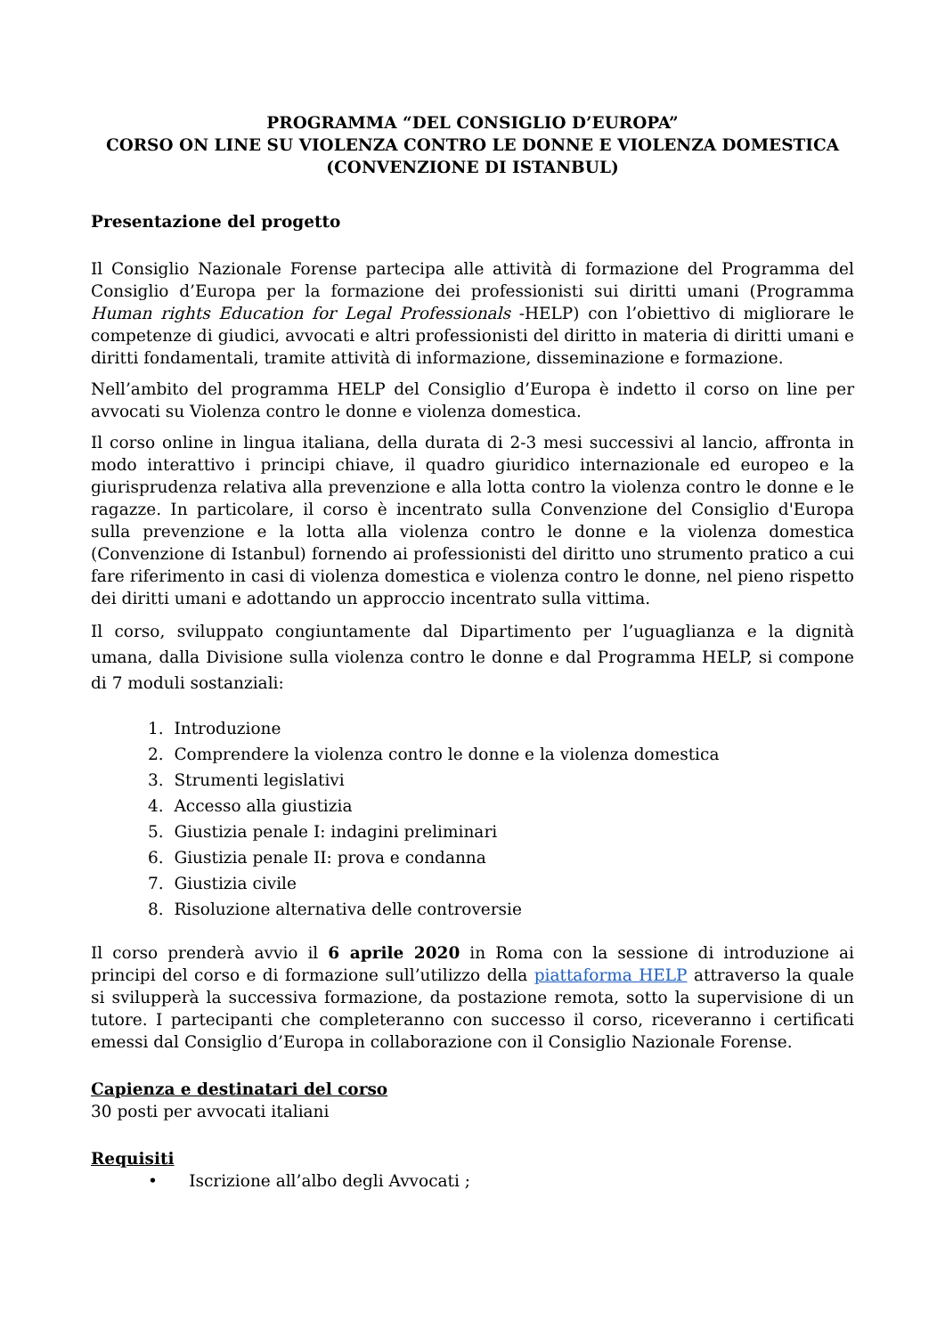PROGRAMMA “DEL CONSIGLIO D’EUROPA”
CORSO ON LINE SU VIOLENZA CONTRO LE DONNE E VIOLENZA DOMESTICA (CONVENZIONE DI ISTANBUL)
Presentazione del progetto
Il Consiglio Nazionale Forense partecipa alle attività di formazione del Programma del Consiglio d’Europa per la formazione dei professionisti sui diritti umani (Programma Human rights Education for Legal Professionals -HELP) con l’obiettivo di migliorare le competenze di giudici, avvocati e altri professionisti del diritto in materia di diritti umani e diritti fondamentali, tramite attività di informazione, disseminazione e formazione.
Nell’ambito del programma HELP del Consiglio d’Europa è indetto il corso on line per avvocati su Violenza contro le donne e violenza domestica.
Il corso online in lingua italiana, della durata di 2-3 mesi successivi al lancio, affronta in modo interattivo i principi chiave, il quadro giuridico internazionale ed europeo e la giurisprudenza relativa alla prevenzione e alla lotta contro la violenza contro le donne e le ragazze. In particolare, il corso è incentrato sulla Convenzione del Consiglio d'Europa sulla prevenzione e la lotta alla violenza contro le donne e la violenza domestica (Convenzione di Istanbul) fornendo ai professionisti del diritto uno strumento pratico a cui fare riferimento in casi di violenza domestica e violenza contro le donne, nel pieno rispetto dei diritti umani e adottando un approccio incentrato sulla vittima.
Il corso, sviluppato congiuntamente dal Dipartimento per l’uguaglianza e la dignità umana, dalla Divisione sulla violenza contro le donne e dal Programma HELP, si compone di 7 moduli sostanziali:
1. Introduzione
2. Comprendere la violenza contro le donne e la violenza domestica
3. Strumenti legislativi
4. Accesso alla giustizia
5. Giustizia penale I: indagini preliminari
6. Giustizia penale II: prova e condanna
7. Giustizia civile
8. Risoluzione alternativa delle controversie
Il corso prenderà avvio il 6 aprile 2020 in Roma con la sessione di introduzione ai principi del corso e di formazione sull’utilizzo della piattaforma HELP attraverso la quale si svilupperà la successiva formazione, da postazione remota, sotto la supervisione di un tutore. I partecipanti che completeranno con successo il corso, riceveranno i certificati emessi dal Consiglio d’Europa in collaborazione con il Consiglio Nazionale Forense.
Capienza e destinatari del corso
30 posti per avvocati italiani
Requisiti
• Iscrizione all’albo degli Avvocati ;